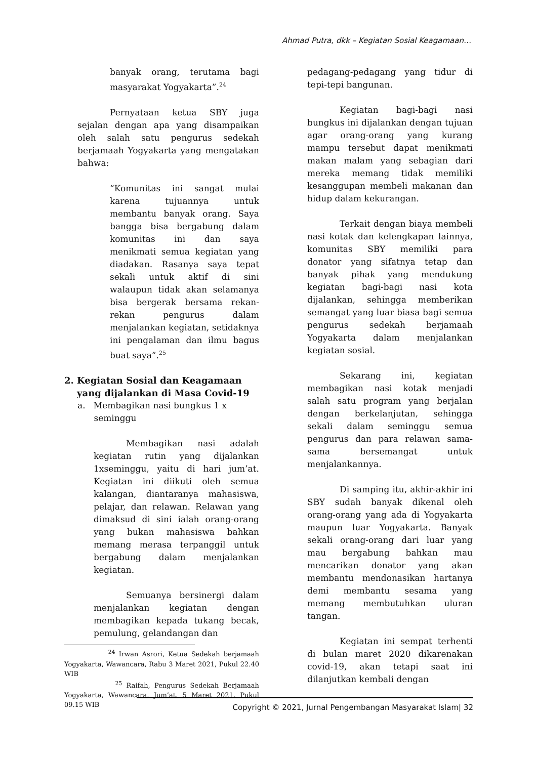Ahmad Putra, dkk – Kegiatan Sosial Keagamaan…
banyak orang, terutama bagi masyarakat Yogyakarta”.<sup>24</sup>
Pernyataan ketua SBY juga sejalan dengan apa yang disampaikan oleh salah satu pengurus sedekah berjamaah Yogyakarta yang mengatakan bahwa:
“Komunitas ini sangat mulai karena tujuannya untuk membantu banyak orang. Saya bangga bisa bergabung dalam komunitas ini dan saya menikmati semua kegiatan yang diadakan. Rasanya saya tepat sekali untuk aktif di sini walaupun tidak akan selamanya bisa bergerak bersama rekan-rekan pengurus dalam menjalankan kegiatan, setidaknya ini pengalaman dan ilmu bagus buat saya”.<sup>25</sup>
2. Kegiatan Sosial dan Keagamaan
yang dijalankan di Masa Covid-19
a. Membagikan nasi bungkus 1 x
seminggu
Membagikan nasi adalah kegiatan rutin yang dijalankan 1xseminggu, yaitu di hari jum’at. Kegiatan ini diikuti oleh semua kalangan, diantaranya mahasiswa, pelajar, dan relawan. Relawan yang dimaksud di sini ialah orang-orang yang bukan mahasiswa bahkan memang merasa terpanggil untuk bergabung dalam menjalankan kegiatan.
Semuanya bersinergi dalam menjalankan kegiatan dengan membagikan kepada tukang becak, pemulung, gelandangan dan
<sup>24</sup> Irwan Asrori, Ketua Sedekah berjamaah Yogyakarta, Wawancara, Rabu 3 Maret 2021, Pukul 22.40 WIB
<sup>25</sup> Raifah, Pengurus Sedekah Berjamaah Yogyakarta, Wawancara, Jum’at, 5 Maret 2021, Pukul 09.15 WIB
pedagang-pedagang yang tidur di tepi-tepi bangunan.
Kegiatan bagi-bagi nasi bungkus ini dijalankan dengan tujuan agar orang-orang yang kurang mampu tersebut dapat menikmati makan malam yang sebagian dari mereka memang tidak memiliki kesanggupan membeli makanan dan hidup dalam kekurangan.
Terkait dengan biaya membeli nasi kotak dan kelengkapan lainnya, komunitas SBY memiliki para donator yang sifatnya tetap dan banyak pihak yang mendukung kegiatan bagi-bagi nasi kota dijalankan, sehingga memberikan semangat yang luar biasa bagi semua pengurus sedekah berjamaah Yogyakarta dalam menjalankan kegiatan sosial.
Sekarang ini, kegiatan membagikan nasi kotak menjadi salah satu program yang berjalan dengan berkelanjutan, sehingga sekali dalam seminggu semua pengurus dan para relawan sama-sama bersemangat untuk menjalankannya.
Di samping itu, akhir-akhir ini SBY sudah banyak dikenal oleh orang-orang yang ada di Yogyakarta maupun luar Yogyakarta. Banyak sekali orang-orang dari luar yang mau bergabung bahkan mau mencarikan donator yang akan membantu mendonasikan hartanya demi membantu sesama yang memang membutuhkan uluran tangan.
Kegiatan ini sempat terhenti di bulan maret 2020 dikarenakan covid-19, akan tetapi saat ini dilanjutkan kembali dengan
Copyright © 2021, Jurnal Pengembangan Masyarakat Islam| 32